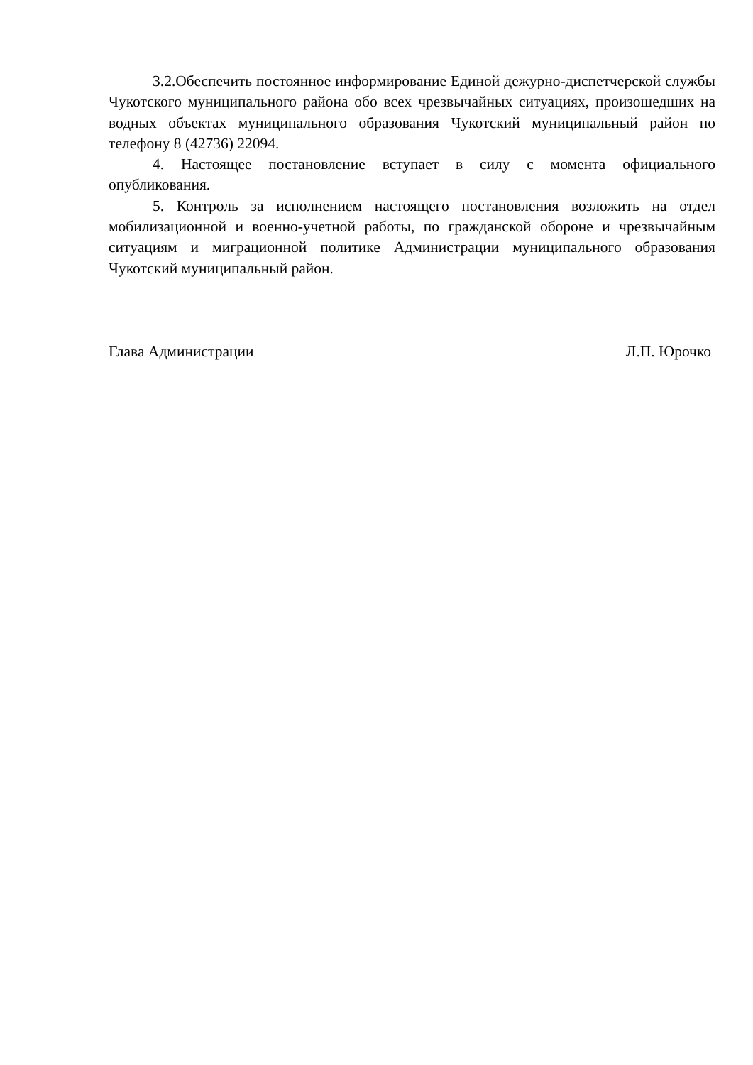3.2.Обеспечить постоянное информирование Единой дежурно-диспетчерской службы Чукотского муниципального района обо всех чрезвычайных ситуациях, произошедших на водных объектах муниципального образования Чукотский муниципальный район по телефону 8 (42736) 22094.
4. Настоящее постановление вступает в силу с момента официального опубликования.
5. Контроль за исполнением настоящего постановления возложить на отдел мобилизационной и военно-учетной работы, по гражданской обороне и чрезвычайным ситуациям и миграционной политике Администрации муниципального образования Чукотский муниципальный район.
Глава Администрации Л.П. Юрочко